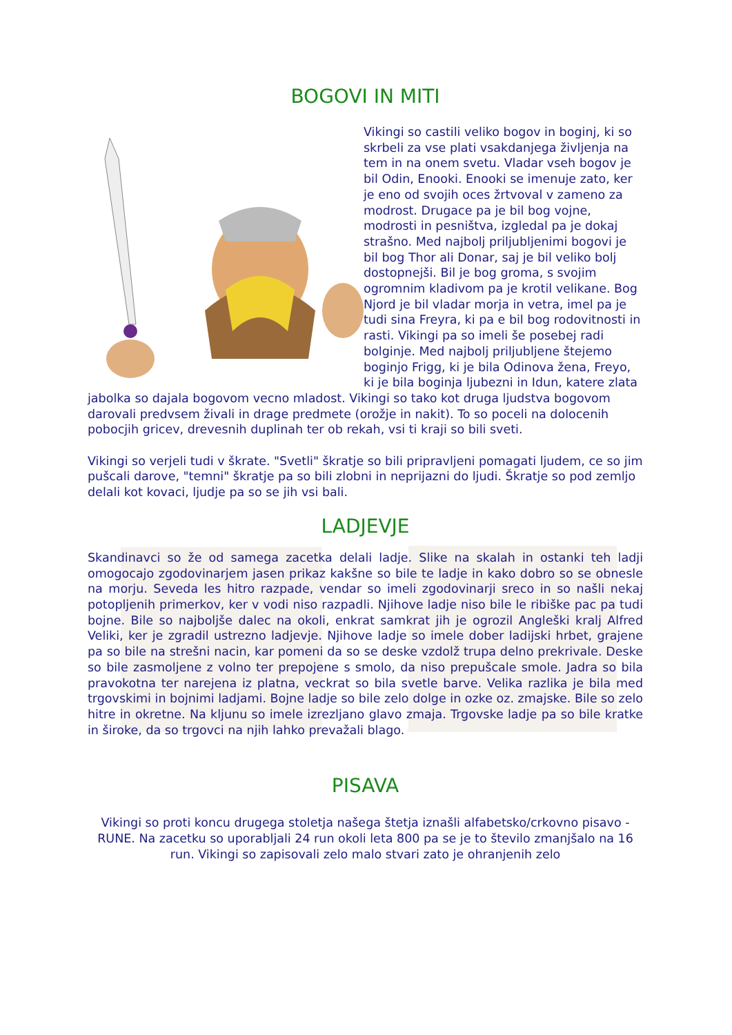BOGOVI IN MITI
Vikingi so castili veliko bogov in boginj, ki so skrbeli za vse plati vsakdanjega življenja na tem in na onem svetu. Vladar vseh bogov je bil Odin, Enooki. Enooki se imenuje zato, ker je eno od svojih oces žrtvoval v zameno za modrost. Drugace pa je bil bog vojne, modrosti in pesništva, izgledal pa je dokaj strašno. Med najbolj priljubljenimi bogovi je bil bog Thor ali Donar, saj je bil veliko bolj dostopnejši. Bil je bog groma, s svojim ogromnim kladivom pa je krotil velikane. Bog Njord je bil vladar morja in vetra, imel pa je tudi sina Freyra, ki pa e bil bog rodovitnosti in rasti. Vikingi pa so imeli še posebej radi bolginje. Med najbolj priljubljene štejemo boginjo Frigg, ki je bila Odinova žena, Freyo, ki je bila boginja ljubezni in Idun, katere zlata jabolka so dajala bogovom vecno mladost. Vikingi so tako kot druga ljudstva bogovom darovali predvsem živali in drage predmete (orožje in nakit). To so poceli na dolocenih pobocjih gricev, drevesnih duplinah ter ob rekah, vsi ti kraji so bili sveti.
Vikingi so verjeli tudi v škrate. "Svetli" škratje so bili pripravljeni pomagati ljudem, ce so jim pušcali darove, "temni" škratje pa so bili zlobni in neprijazni do ljudi. Škratje so pod zemljo delali kot kovaci, ljudje pa so se jih vsi bali.
LADJEVJE
Skandinavci so že od samega zacetka delali ladje. Slike na skalah in ostanki teh ladji omogocajo zgodovinarjem jasen prikaz kakšne so bile te ladje in kako dobro so se obnesle na morju. Seveda les hitro razpade, vendar so imeli zgodovinarji sreco in so našli nekaj potopljenih primerkov, ker v vodi niso razpadli. Njihove ladje niso bile le ribiške pac pa tudi bojne. Bile so najboljše dalec na okoli, enkrat samkrat jih je ogrozil Angleški kralj Alfred Veliki, ker je zgradil ustrezno ladjevje. Njihove ladje so imele dober ladijski hrbet, grajene pa so bile na strešni nacin, kar pomeni da so se deske vzdolž trupa delno prekrivale. Deske so bile zasmoljene z volno ter prepojene s smolo, da niso prepušcale smole. Jadra so bila pravokotna ter narejena iz platna, veckrat so bila svetle barve. Velika razlika je bila med trgovskimi in bojnimi ladjami. Bojne ladje so bile zelo dolge in ozke oz. zmajske. Bile so zelo hitre in okretne. Na kljunu so imele izrezljano glavo zmaja. Trgovske ladje pa so bile kratke in široke, da so trgovci na njih lahko prevažali blago.
PISAVA
Vikingi so proti koncu drugega stoletja našega štetja iznašli alfabetsko/crkovno pisavo - RUNE. Na zacetku so uporabljali 24 run okoli leta 800 pa se je to število zmanjšalo na 16 run. Vikingi so zapisovali zelo malo stvari zato je ohranjenih zelo